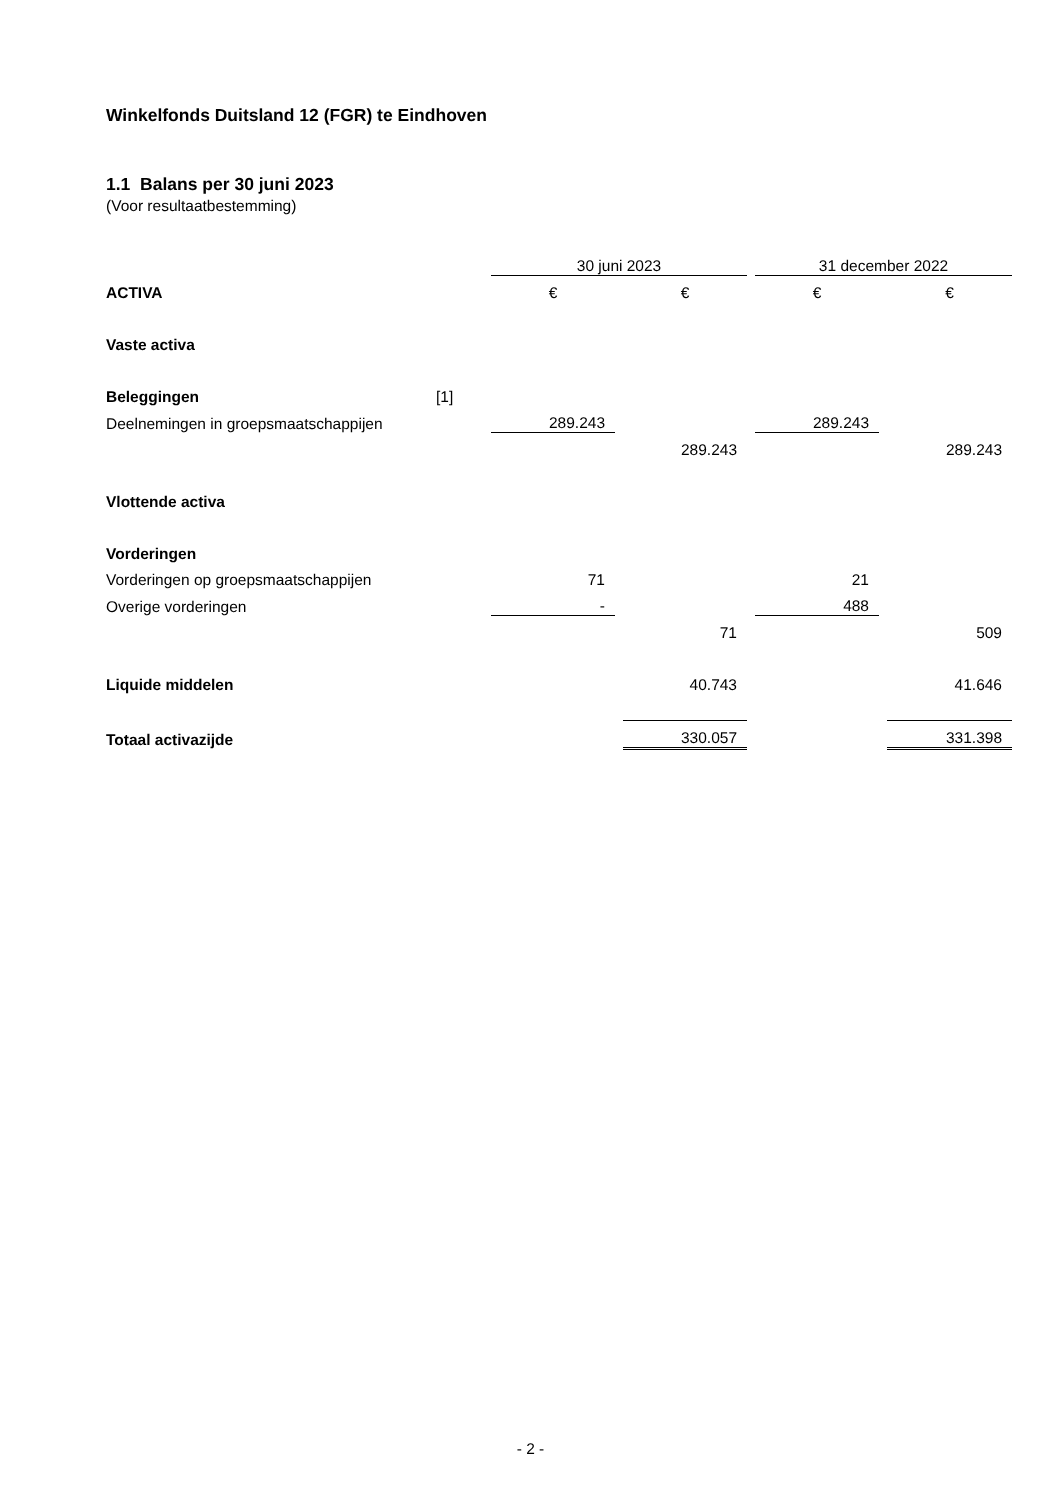Winkelfonds Duitsland 12 (FGR) te Eindhoven
1.1 Balans per 30 juni 2023
(Voor resultaatbestemming)
| | | 30 juni 2023 | | | | 31 december 2022 | | |
| ACTIVA | | € | | € | | € | | € |
| Vaste activa | | | | | | | | |
| Beleggingen | [1] | | | | | | | |
| Deelnemingen in groepsmaatschappijen | | 289.243 | | | | 289.243 | | |
| | | | | 289.243 | | | | 289.243 |
| Vlottende activa | | | | | | | | |
| Vorderingen | | | | | | | | |
| Vorderingen op groepsmaatschappijen | | 71 | | | | 21 | | |
| Overige vorderingen | | - | | | | 488 | | |
| | | | | 71 | | | | 509 |
| Liquide middelen | | | | 40.743 | | | | 41.646 |
| Totaal activazijde | | | | 330.057 | | | | 331.398 |
- 2 -